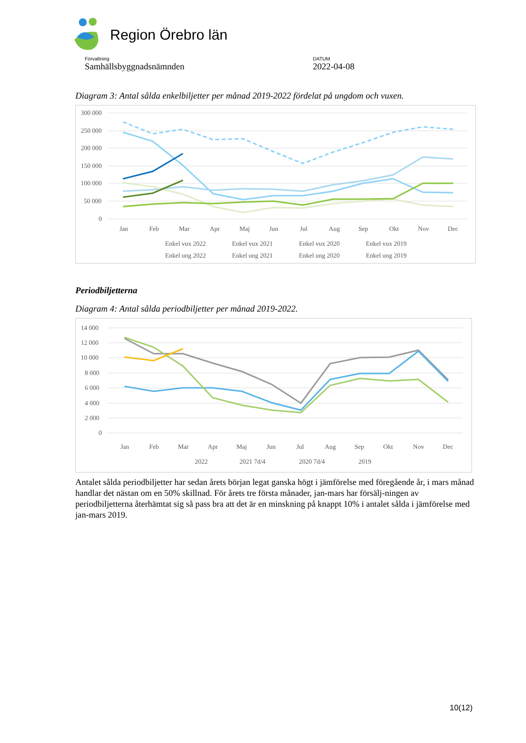Region Örebro län
Förvaltning
Samhällsbyggnadsnämnden
DATUM
2022-04-08
Diagram 3: Antal sålda enkelbiljetter per månad 2019-2022 fördelat på ungdom och vuxen.
300 000
250 000
200 000
150 000
100 000
50 000
0
Jan
Feb
Mar
Apr
Maj
Jun
Jul
Aug
Sep
Okt
Nov
Dec
Enkel vux 2022
Enkel vux 2021
Enkel vux 2020
Enkel vux 2019
Enkel ung 2022
Enkel ung 2021
Enkel ung 2020
Enkel ung 2019
Periodbiljetterna
Diagram 4: Antal sålda periodbiljetter per månad 2019-2022.
14 000
12 000
10 000
8 000
6 000
4 000
2 000
0
Jan
Feb
Mar
Apr
Maj
Jun
Jul
Aug
Sep
Okt
Nov
Dec
2022
2021 7d/4
2020 7d/4
2019
Antalet sålda periodbiljetter har sedan årets början legat ganska högt i jämförelse med föregående år, i mars månad handlar det nästan om en 50% skillnad. För årets tre första månader, jan-mars har försälj-ningen av periodbiljetterna återhämtat sig så pass bra att det är en minskning på knappt 10% i antalet sålda i jämförelse med jan-mars 2019.
10(12)